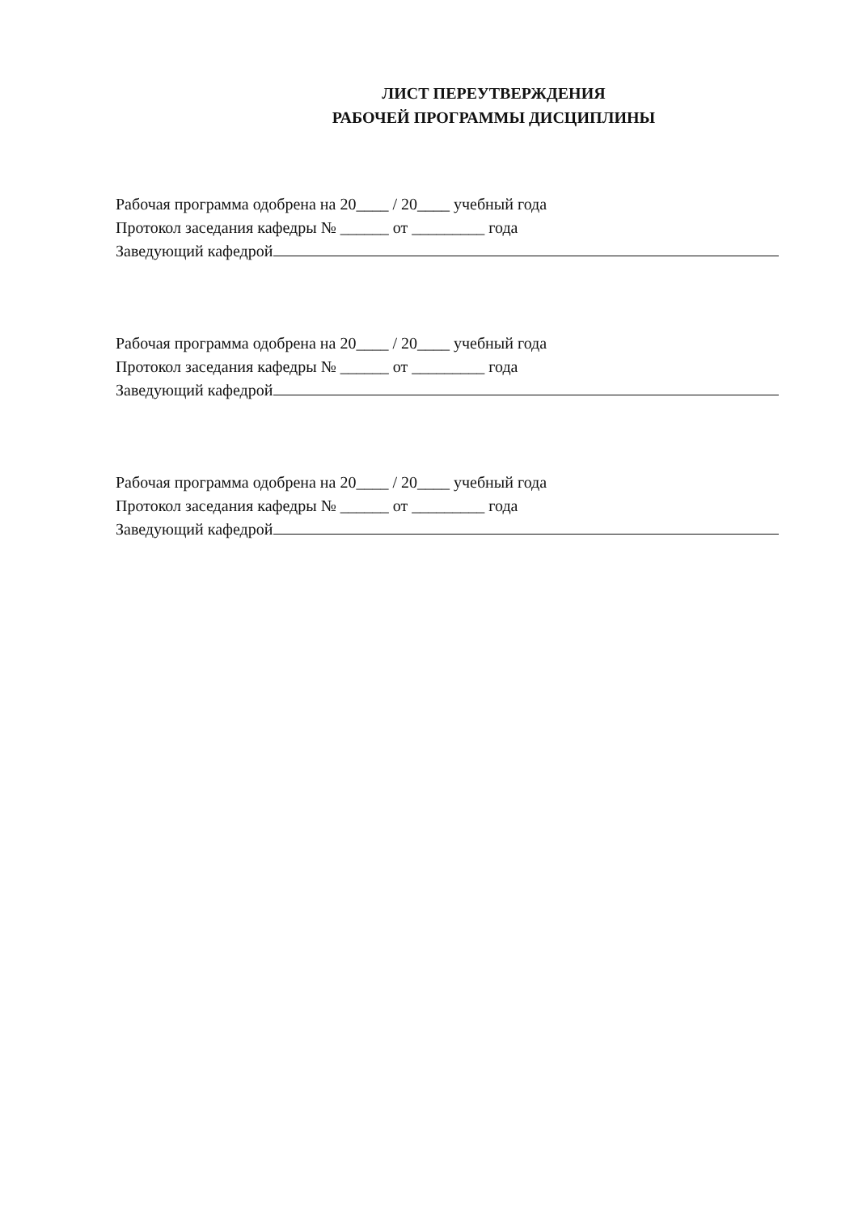ЛИСТ ПЕРЕУТВЕРЖДЕНИЯ
РАБОЧЕЙ ПРОГРАММЫ ДИСЦИПЛИНЫ
Рабочая программа одобрена на 20____ / 20____ учебный года
Протокол заседания кафедры № ______ от _________ года
Заведующий кафедрой
Рабочая программа одобрена на 20____ / 20____ учебный года
Протокол заседания кафедры № ______ от _________ года
Заведующий кафедрой
Рабочая программа одобрена на 20____ / 20____ учебный года
Протокол заседания кафедры № ______ от _________ года
Заведующий кафедрой